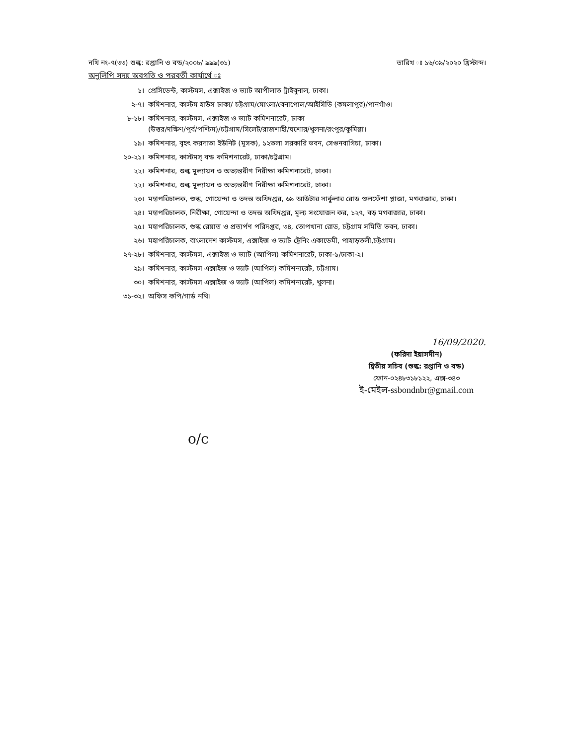নথি নং-৭(৩৩) শুল্ক: রপ্তানি ও বন্ড/২০০৮/ ৯৯৯(৩১) তারিখ ঃ ১৬/০৯/২০২০ খ্রিস্টাব্দ।
অনুলিপি সদয় অবগতি ও পরবর্তী কার্যার্থে ঃ
১। প্রেসিডেন্ট, কাস্টমস, এক্সাইজ ও ভ্যাট আপীলাত ট্রাইবুনাল, ঢাকা।
২-৭। কমিশনার, কাস্টম হাউস ঢাকা/ চট্টগ্রাম/মোংলা/বেনাপোল/আইসিডি (কমলাপুর)/পানগাঁও।
৮-১৮। কমিশনার, কাস্টমস, এক্সাইজ ও ভ্যাট কমিশনারেট, ঢাকা
(উত্তর/দক্ষিণ/পূর্ব/পশ্চিম)/চট্টগ্রাম/সিলেট/রাজশাহী/যশোর/খুলনা/রংপুর/কুমিল্লা।
১৯। কমিশনার, বৃহৎ করদাতা ইউনিট (মূসক), ১২তলা সরকারি ভবন, সেগুনবাগিচা, ঢাকা।
২০-২১। কমিশনার, কাস্টমস্ বন্ড কমিশনারেট, ঢাকা/চট্টগ্রাম।
২২। কমিশনার, শুল্ক মূল্যায়ন ও অভ্যন্তরীণ নিরীক্ষা কমিশনারেট, ঢাকা।
২২। কমিশনার, শুল্ক মূল্যায়ন ও অভ্যন্তরীণ নিরীক্ষা কমিশনারেট, ঢাকা।
২৩। মহাপরিচালক, শুল্ক, গোয়েন্দা ও তদন্ত অধিদপ্তর, ৬৯ আউটার সার্কুলার রোড গুলফেঁশা প্লাজা, মগবাজার, ঢাকা।
২৪। মহাপরিচালক, নিরীক্ষা, গোয়েন্দা ও তদন্ত অধিদপ্তর, মূল্য সংযোজন কর, ১২৭, বড় মগবাজার, ঢাকা।
২৫। মহাপরিচালক, শুল্ক রেয়াত ও প্রত্যর্পণ পরিদপ্তর, ৩৪, তোপখানা রোড, চট্টগ্রাম সমিতি ভবন, ঢাকা।
২৬। মহাপরিচালক, বাংলাদেশ কাস্টমস, এক্সাইজ ও ভ্যাট ট্রেনিং একাডেমী, পাহাড়তলী,চট্টগ্রাম।
২৭-২৮। কমিশনার, কাস্টমস, এক্সাইজ ও ভ্যাট (আপিল) কমিশনারেট, ঢাকা-১/ঢাকা-২।
২৯। কমিশনার, কাস্টমস এক্সাইজ ও ভ্যাট (আপিল) কমিশনারেট, চট্টগ্রাম।
৩০। কমিশনার, কাস্টমস এক্সাইজ ও ভ্যাট (আপিল) কমিশনারেট, খুলনা।
৩১-৩২। অফিস কপি/গার্ড নথি।
16/09/2020.
(ফরিদা ইয়াসমীন)
দ্বিতীয় সচিব (শুল্ক: রপ্তানি ও বন্ড)
ফোন-০২৪৮৩১৮১২২, এক্স-৩৪৩
ই-মেইল-ssbondnbr@gmail.com
o/c